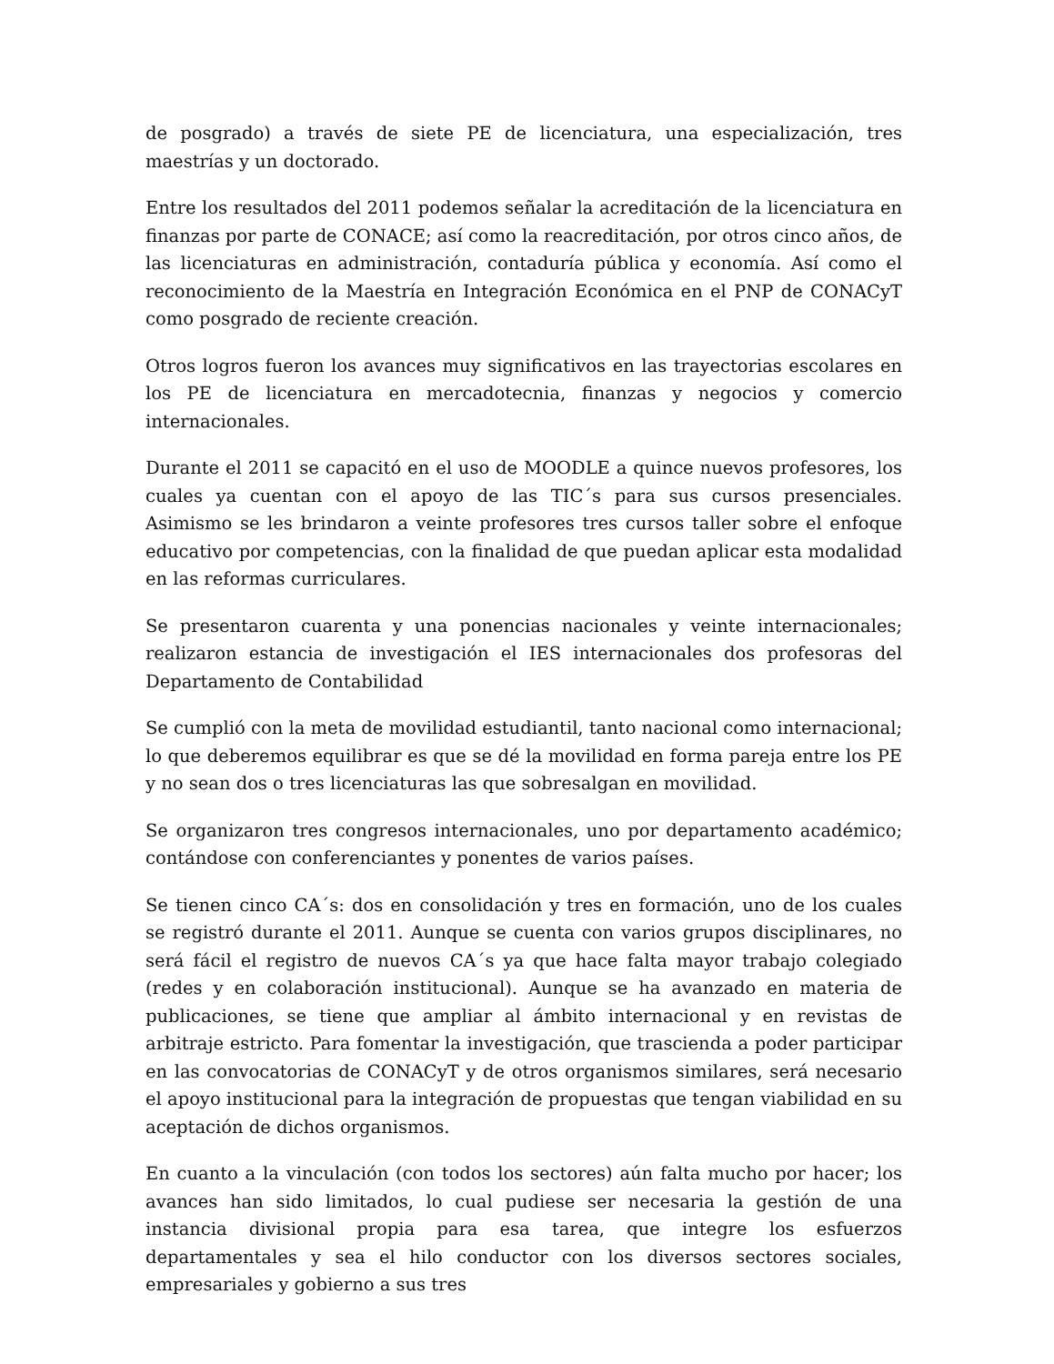de posgrado) a través de siete PE de licenciatura, una especialización, tres maestrías y un doctorado.
Entre los resultados del 2011 podemos señalar la acreditación de la licenciatura en finanzas por parte de CONACE; así como la reacreditación, por otros cinco años, de las licenciaturas en administración, contaduría pública y economía. Así como el reconocimiento de la Maestría en Integración Económica en el PNP de CONACyT como posgrado de reciente creación.
Otros logros fueron los avances muy significativos en las trayectorias escolares en los PE de licenciatura en mercadotecnia, finanzas y negocios y comercio internacionales.
Durante el 2011 se capacitó en el uso de MOODLE a quince nuevos profesores, los cuales ya cuentan con el apoyo de las TIC´s para sus cursos presenciales. Asimismo se les brindaron a veinte profesores tres cursos taller sobre el enfoque educativo por competencias, con la finalidad de que puedan aplicar esta modalidad en las reformas curriculares.
Se presentaron cuarenta y una ponencias nacionales y veinte internacionales; realizaron estancia de investigación el IES internacionales dos profesoras del Departamento de Contabilidad
Se cumplió con la meta de movilidad estudiantil, tanto nacional como internacional; lo que deberemos equilibrar es que se dé la movilidad en forma pareja entre los PE y no sean dos o tres licenciaturas las que sobresalgan en movilidad.
Se organizaron tres congresos internacionales, uno por departamento académico; contándose con conferenciantes y ponentes de varios países.
Se tienen cinco CA´s: dos en consolidación y tres en formación, uno de los cuales se registró durante el 2011. Aunque se cuenta con varios grupos disciplinares, no será fácil el registro de nuevos CA´s ya que hace falta mayor trabajo colegiado (redes y en colaboración institucional). Aunque se ha avanzado en materia de publicaciones, se tiene que ampliar al ámbito internacional y en revistas de arbitraje estricto. Para fomentar la investigación, que trascienda a poder participar en las convocatorias de CONACyT y de otros organismos similares, será necesario el apoyo institucional para la integración de propuestas que tengan viabilidad en su aceptación de dichos organismos.
En cuanto a la vinculación (con todos los sectores) aún falta mucho por hacer; los avances han sido limitados, lo cual pudiese ser necesaria la gestión de una instancia divisional propia para esa tarea, que integre los esfuerzos departamentales y sea el hilo conductor con los diversos sectores sociales, empresariales y gobierno a sus tres